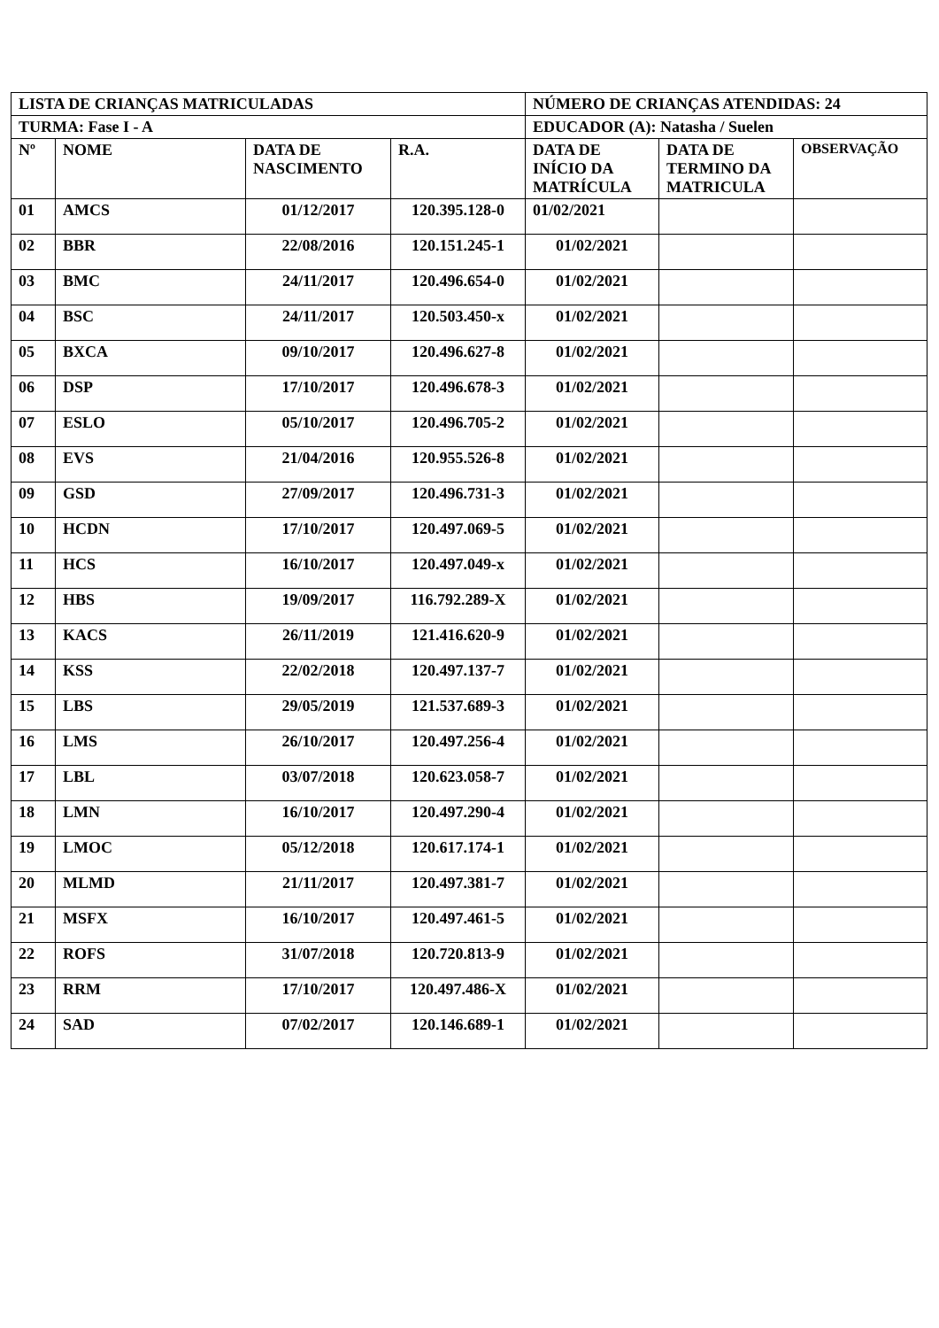| LISTA DE CRIANÇAS MATRICULADAS | | | | NÚMERO DE CRIANÇAS ATENDIDAS: 24 | | |
| --- | --- | --- | --- | --- | --- | --- |
| TURMA: Fase I - A | | | | EDUCADOR (A): Natasha / Suelen | | |
| Nº | NOME | DATA DE NASCIMENTO | R.A. | DATA DE INÍCIO DA MATRÍCULA | DATA DE TERMINO DA MATRICULA | OBSERVAÇÃO |
| 01 | AMCS | 01/12/2017 | 120.395.128-0 | 01/02/2021 | | |
| 02 | BBR | 22/08/2016 | 120.151.245-1 | 01/02/2021 | | |
| 03 | BMC | 24/11/2017 | 120.496.654-0 | 01/02/2021 | | |
| 04 | BSC | 24/11/2017 | 120.503.450-x | 01/02/2021 | | |
| 05 | BXCA | 09/10/2017 | 120.496.627-8 | 01/02/2021 | | |
| 06 | DSP | 17/10/2017 | 120.496.678-3 | 01/02/2021 | | |
| 07 | ESLO | 05/10/2017 | 120.496.705-2 | 01/02/2021 | | |
| 08 | EVS | 21/04/2016 | 120.955.526-8 | 01/02/2021 | | |
| 09 | GSD | 27/09/2017 | 120.496.731-3 | 01/02/2021 | | |
| 10 | HCDN | 17/10/2017 | 120.497.069-5 | 01/02/2021 | | |
| 11 | HCS | 16/10/2017 | 120.497.049-x | 01/02/2021 | | |
| 12 | HBS | 19/09/2017 | 116.792.289-X | 01/02/2021 | | |
| 13 | KACS | 26/11/2019 | 121.416.620-9 | 01/02/2021 | | |
| 14 | KSS | 22/02/2018 | 120.497.137-7 | 01/02/2021 | | |
| 15 | LBS | 29/05/2019 | 121.537.689-3 | 01/02/2021 | | |
| 16 | LMS | 26/10/2017 | 120.497.256-4 | 01/02/2021 | | |
| 17 | LBL | 03/07/2018 | 120.623.058-7 | 01/02/2021 | | |
| 18 | LMN | 16/10/2017 | 120.497.290-4 | 01/02/2021 | | |
| 19 | LMOC | 05/12/2018 | 120.617.174-1 | 01/02/2021 | | |
| 20 | MLMD | 21/11/2017 | 120.497.381-7 | 01/02/2021 | | |
| 21 | MSFX | 16/10/2017 | 120.497.461-5 | 01/02/2021 | | |
| 22 | ROFS | 31/07/2018 | 120.720.813-9 | 01/02/2021 | | |
| 23 | RRM | 17/10/2017 | 120.497.486-X | 01/02/2021 | | |
| 24 | SAD | 07/02/2017 | 120.146.689-1 | 01/02/2021 | | |